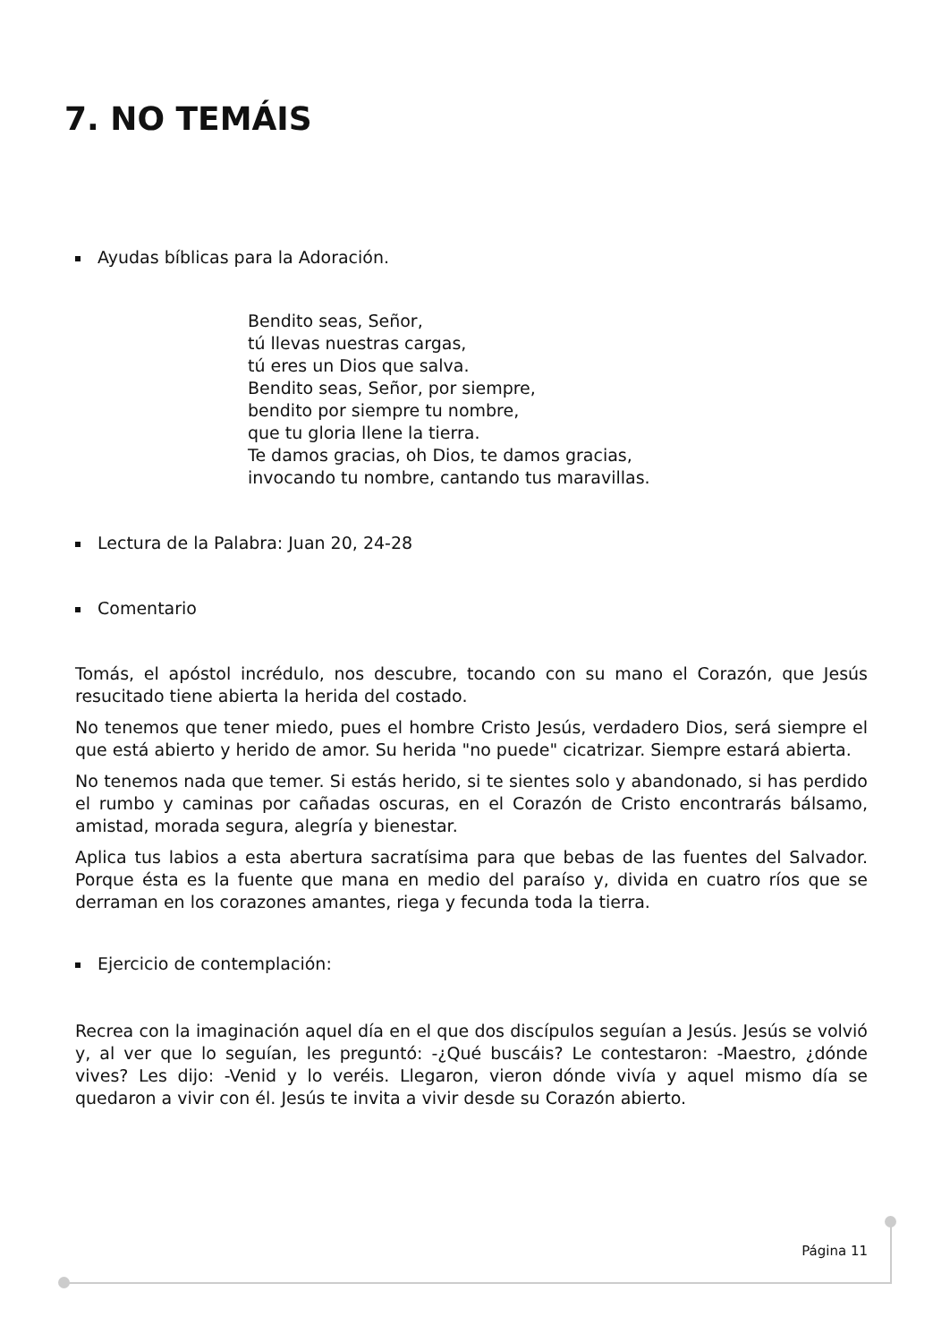7. NO TEMÁIS
Ayudas bíblicas para la Adoración.
Bendito seas, Señor,
tú llevas nuestras cargas,
tú eres un Dios que salva.
Bendito seas, Señor, por siempre,
bendito por siempre tu nombre,
que tu gloria llene la tierra.
Te damos gracias, oh Dios, te damos gracias,
invocando tu nombre, cantando tus maravillas.
Lectura de la Palabra: Juan 20, 24-28
Comentario
Tomás, el apóstol incrédulo, nos descubre, tocando con su mano el Corazón, que Jesús resucitado tiene abierta la herida del costado.
No tenemos que tener miedo, pues el hombre Cristo Jesús, verdadero Dios, será siempre el que está abierto y herido de amor. Su herida "no puede" cicatrizar. Siempre estará abierta.
No tenemos nada que temer. Si estás herido, si te sientes solo y abandonado, si has perdido el rumbo y caminas por cañadas oscuras, en el Corazón de Cristo encontrarás bálsamo, amistad, morada segura, alegría y bienestar.
Aplica tus labios a esta abertura sacratísima para que bebas de las fuentes del Salvador. Porque ésta es la fuente que mana en medio del paraíso y, divida en cuatro ríos que se derraman en los corazones amantes, riega y fecunda toda la tierra.
Ejercicio de contemplación:
Recrea con la imaginación aquel día en el que dos discípulos seguían a Jesús. Jesús se volvió y, al ver que lo seguían, les preguntó: -¿Qué buscáis? Le contestaron: -Maestro, ¿dónde vives? Les dijo: -Venid y lo veréis. Llegaron, vieron dónde vivía y aquel mismo día se quedaron a vivir con él. Jesús te invita a vivir desde su Corazón abierto.
Página 11